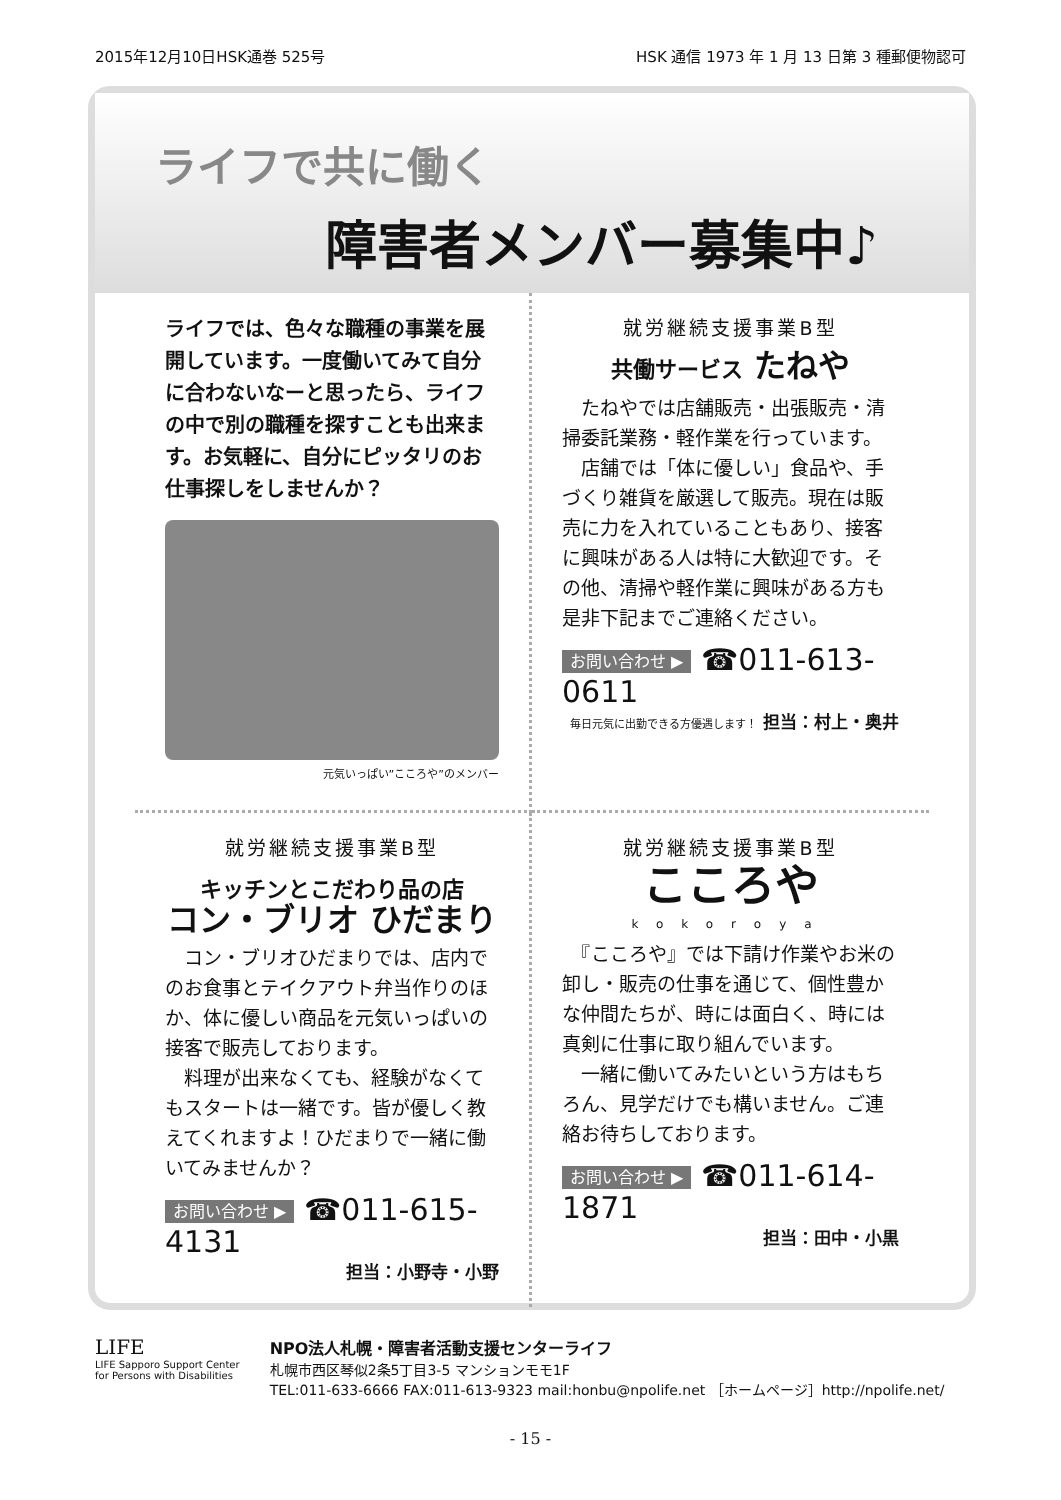2015年12月10日HSK通巻 525号 HSK 通信 1973 年 1 月 13 日第 3 種郵便物認可
ライフで共に働く
障害者メンバー募集中♪
ライフでは、色々な職種の事業を展開しています。一度働いてみて自分に合わないなーと思ったら、ライフの中で別の職種を探すことも出来ます。お気軽に、自分にピッタリのお仕事探しをしませんか？
元気いっぱい”こころや”のメンバー
就労継続支援事業B型
共働サービス たねや
　たねやでは店舗販売・出張販売・清掃委託業務・軽作業を行っています。
　店舗では「体に優しい」食品や、手づくり雑貨を厳選して販売。現在は販売に力を入れていることもあり、接客に興味がある人は特に大歓迎です。その他、清掃や軽作業に興味がある方も是非下記までご連絡ください。
お問い合わせ ▶ ☎011-613-0611
毎日元気に出勤できる方優遇します！ 担当：村上・奥井
就労継続支援事業B型
キッチンとこだわり品の店
コン・ブリオ ひだまり
　コン・ブリオひだまりでは、店内でのお食事とテイクアウト弁当作りのほか、体に優しい商品を元気いっぱいの接客で販売しております。
　料理が出来なくても、経験がなくてもスタートは一緒です。皆が優しく教えてくれますよ！ひだまりで一緒に働いてみませんか？
お問い合わせ ▶ ☎011-615-4131
担当：小野寺・小野
就労継続支援事業B型
こころや
kokoroya
　『こころや』では下請け作業やお米の卸し・販売の仕事を通じて、個性豊かな仲間たちが、時には面白く、時には真剣に仕事に取り組んでいます。
　一緒に働いてみたいという方はもちろん、見学だけでも構いません。ご連絡お待ちしております。
お問い合わせ ▶ ☎011-614-1871
担当：田中・小黒
LIFE
LIFE Sapporo Support Center
for Persons with Disabilities
NPO法人札幌・障害者活動支援センターライフ
札幌市西区琴似2条5丁目3-5 マンションモモ1F
TEL:011-633-6666 FAX:011-613-9323 mail:honbu@npolife.net ［ホームページ］http://npolife.net/
- 15 -